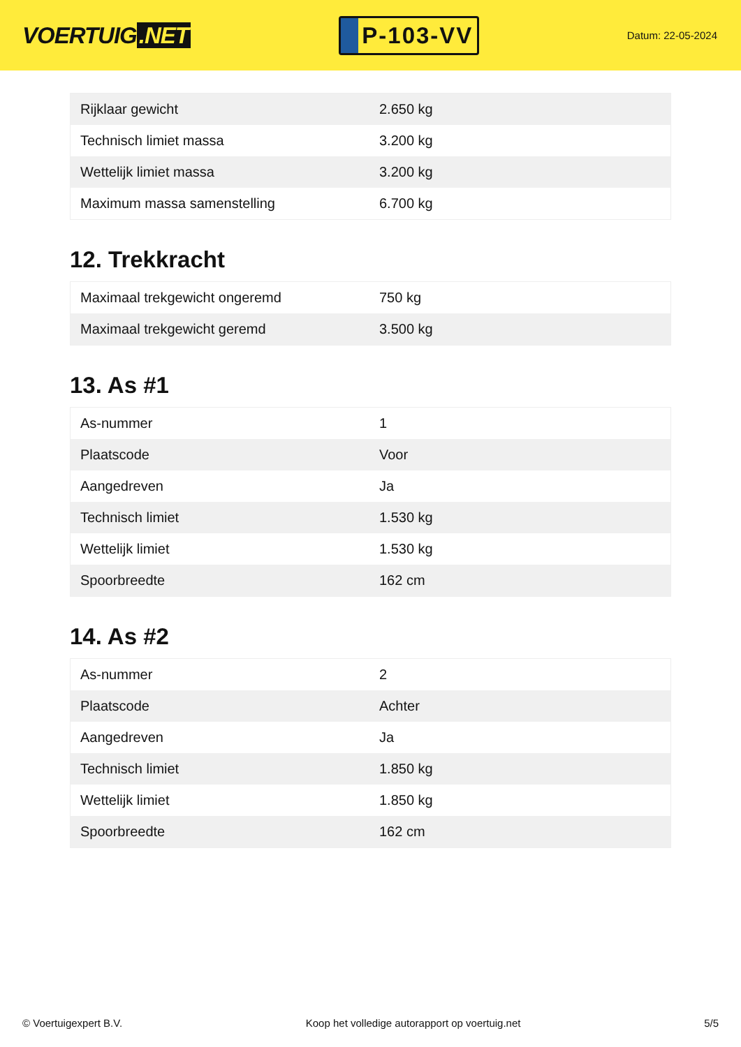VOERTUIG.NET
P-103-VV
Datum: 22-05-2024
| Rijklaar gewicht | 2.650 kg |
| Technisch limiet massa | 3.200 kg |
| Wettelijk limiet massa | 3.200 kg |
| Maximum massa samenstelling | 6.700 kg |
12. Trekkracht
| Maximaal trekgewicht ongeremd | 750 kg |
| Maximaal trekgewicht geremd | 3.500 kg |
13. As #1
| As-nummer | 1 |
| Plaatscode | Voor |
| Aangedreven | Ja |
| Technisch limiet | 1.530 kg |
| Wettelijk limiet | 1.530 kg |
| Spoorbreedte | 162 cm |
14. As #2
| As-nummer | 2 |
| Plaatscode | Achter |
| Aangedreven | Ja |
| Technisch limiet | 1.850 kg |
| Wettelijk limiet | 1.850 kg |
| Spoorbreedte | 162 cm |
© Voertuigexpert B.V. Koop het volledige autorapport op voertuig.net 5/5